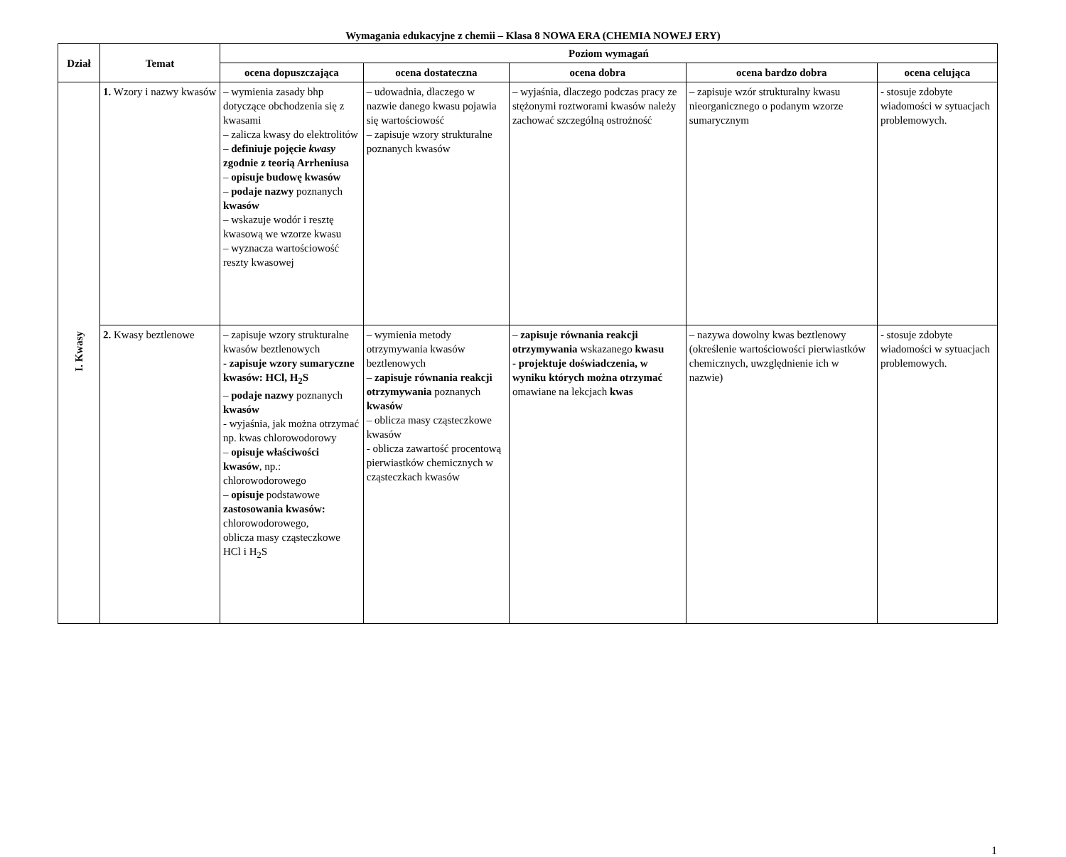Wymagania edukacyjne z chemii – Klasa 8 NOWA ERA (CHEMIA NOWEJ ERY)
| Dział | Temat | Poziom wymagań | | | | |
| --- | --- | --- | --- | --- | --- | --- |
| | | ocena dopuszczająca | ocena dostateczna | ocena dobra | ocena bardzo dobra | ocena celująca |
| I. Kwasy | 1. Wzory i nazwy kwasów | – wymienia zasady bhp dotyczące obchodzenia się z kwasami – zalicza kwasy do elektrolitów – definiuje pojęcie kwasy zgodnie z teorią Arrheniusa – opisuje budowę kwasów – podaje nazwy poznanych kwasów – wskazuje wodór i resztę kwasową we wzorze kwasu – wyznacza wartościowość reszty kwasowej | – udowadnia, dlaczego w nazwie danego kwasu pojawia się wartościowość – zapisuje wzory strukturalne poznanych kwasów | – wyjaśnia, dlaczego podczas pracy ze stężonymi roztworami kwasów należy zachować szczególną ostrożność | – zapisuje wzór strukturalny kwasu nieorganicznego o podanym wzorze sumarycznym | - stosuje zdobyte wiadomości w sytuacjach problemowych. |
| | 2. Kwasy beztlenowe | – zapisuje wzory strukturalne kwasów beztlenowych - zapisuje wzory sumaryczne kwasów: HCl, H<sub>2</sub>S – podaje nazwy poznanych kwasów - wyjaśnia, jak można otrzymać np. kwas chlorowodorowy – opisuje właściwości kwasów , np.: chlorowodorowego – opisuje podstawowe zastosowania kwasów: chlorowodorowego, oblicza masy cząsteczkowe HCl i H<sub>2</sub>S | – wymienia metody otrzymywania kwasów beztlenowych – zapisuje równania reakcji otrzymywania poznanych kwasów – oblicza masy cząsteczkowe kwasów - oblicza zawartość procentową pierwiastków chemicznych w cząsteczkach kwasów | – zapisuje równania reakcji otrzymywania wskazanego kwasu - projektuje doświadczenia, w wyniku których można otrzymać omawiane na lekcjach kwas | – nazywa dowolny kwas beztlenowy (określenie wartościowości pierwiastków chemicznych, uwzględnienie ich w nazwie) | - stosuje zdobyte wiadomości w sytuacjach problemowych. |
1